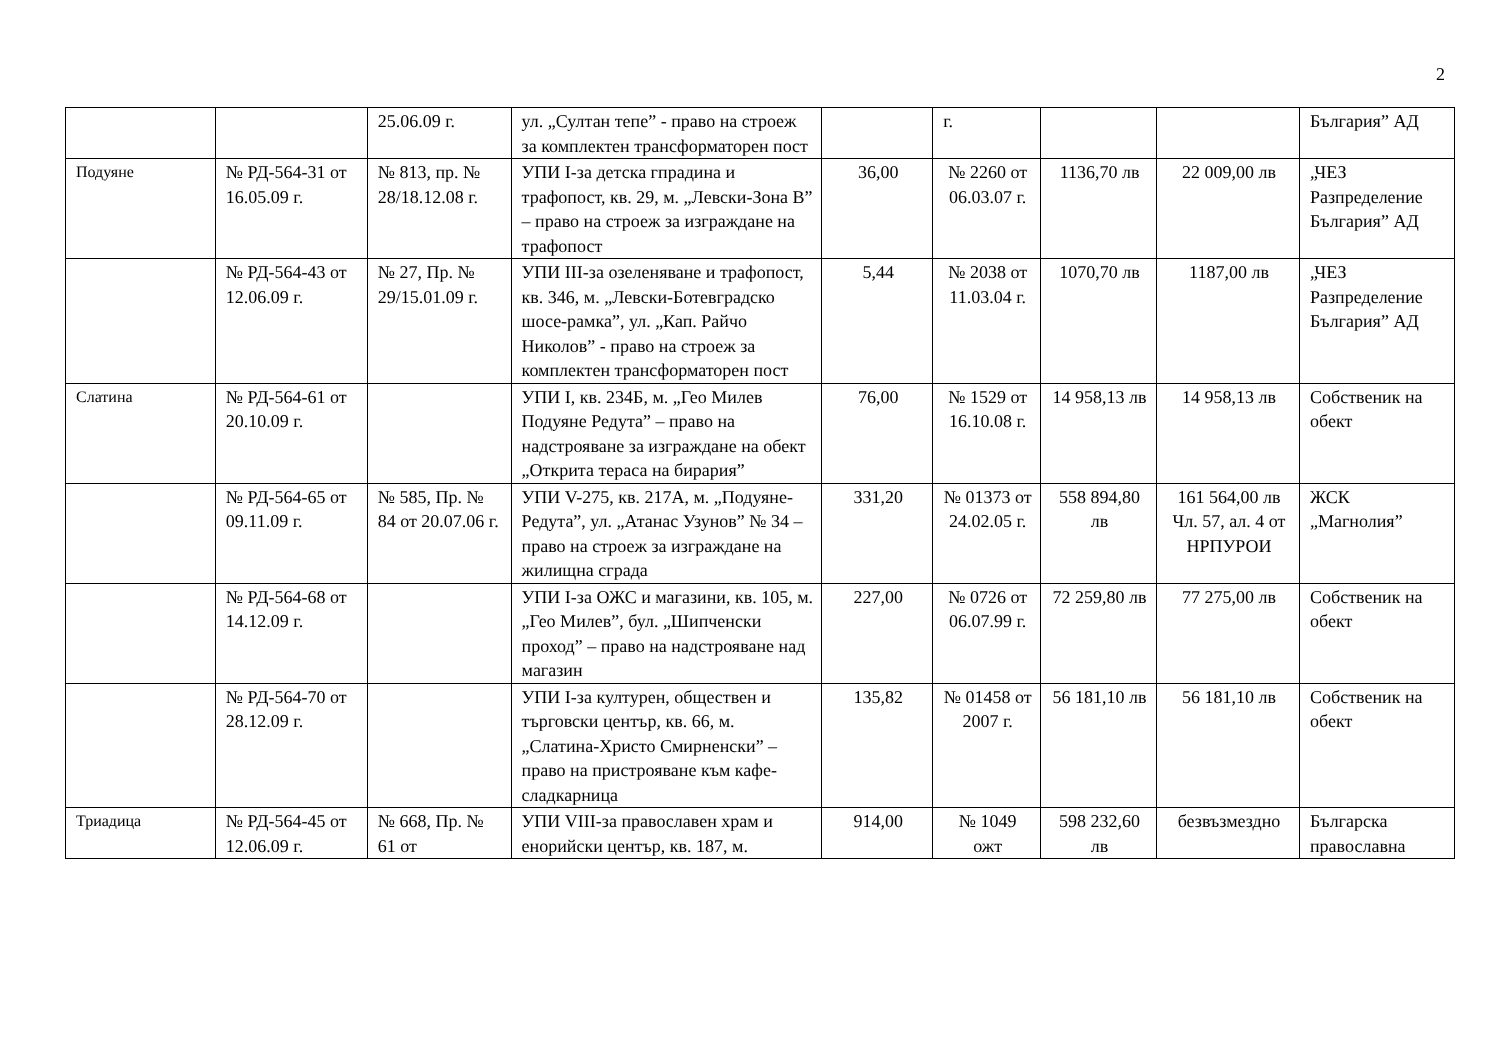2
| | | 25.06.09 г. | ул. „Султан тепе” - право на строеж за комплектен трансформаторен пост | | г. | | | България” АД |
| Подуяне | № РД-564-31 от 16.05.09 г. | № 813, пр. № 28/18.12.08 г. | УПИ I-за детска гпрадина и трафопост, кв. 29, м. „Левски-Зона В” – право на строеж за изграждане на трафопост | 36,00 | № 2260 от 06.03.07 г. | 1136,70 лв | 22 009,00 лв | „ЧЕЗ Разпределение България” АД |
| | № РД-564-43 от 12.06.09 г. | № 27, Пр. № 29/15.01.09 г. | УПИ III-за озеленяване и трафопост, кв. 346, м. „Левски-Ботевградско шосе-рамка”, ул. „Кап. Райчо Николов” - право на строеж за комплектен трансформаторен пост | 5,44 | № 2038 от 11.03.04 г. | 1070,70 лв | 1187,00 лв | „ЧЕЗ Разпределение България” АД |
| Слатина | № РД-564-61 от 20.10.09 г. | | УПИ I, кв. 234Б, м. „Гео Милев Подуяне Редута” – право на надстрояване за изграждане на обект „Открита тераса на бирария” | 76,00 | № 1529 от 16.10.08 г. | 14 958,13 лв | 14 958,13 лв | Собственик на обект |
| | № РД-564-65 от 09.11.09 г. | № 585, Пр. № 84 от 20.07.06 г. | УПИ V-275, кв. 217А, м. „Подуяне-Редута”, ул. „Атанас Узунов” № 34 – право на строеж за изграждане на жилищна сграда | 331,20 | № 01373 от 24.02.05 г. | 558 894,80 лв | 161 564,00 лв Чл. 57, ал. 4 от НРПУРОИ | ЖСК „Магнолия” |
| | № РД-564-68 от 14.12.09 г. | | УПИ I-за ОЖС и магазини, кв. 105, м. „Гео Милев”, бул. „Шипченски проход” – право на надстрояване над магазин | 227,00 | № 0726 от 06.07.99 г. | 72 259,80 лв | 77 275,00 лв | Собственик на обект |
| | № РД-564-70 от 28.12.09 г. | | УПИ I-за културен, обществен и търговски център, кв. 66, м. „Слатина-Христо Смирненски” – право на пристрояване към кафе-сладкарница | 135,82 | № 01458 от 2007 г. | 56 181,10 лв | 56 181,10 лв | Собственик на обект |
| Триадица | № РД-564-45 от 12.06.09 г. | № 668, Пр. № 61 от | УПИ VIII-за православен храм и енорийски център, кв. 187, м. | 914,00 | № 1049 ожт | 598 232,60 лв | безвъзмездно | Българска православна |